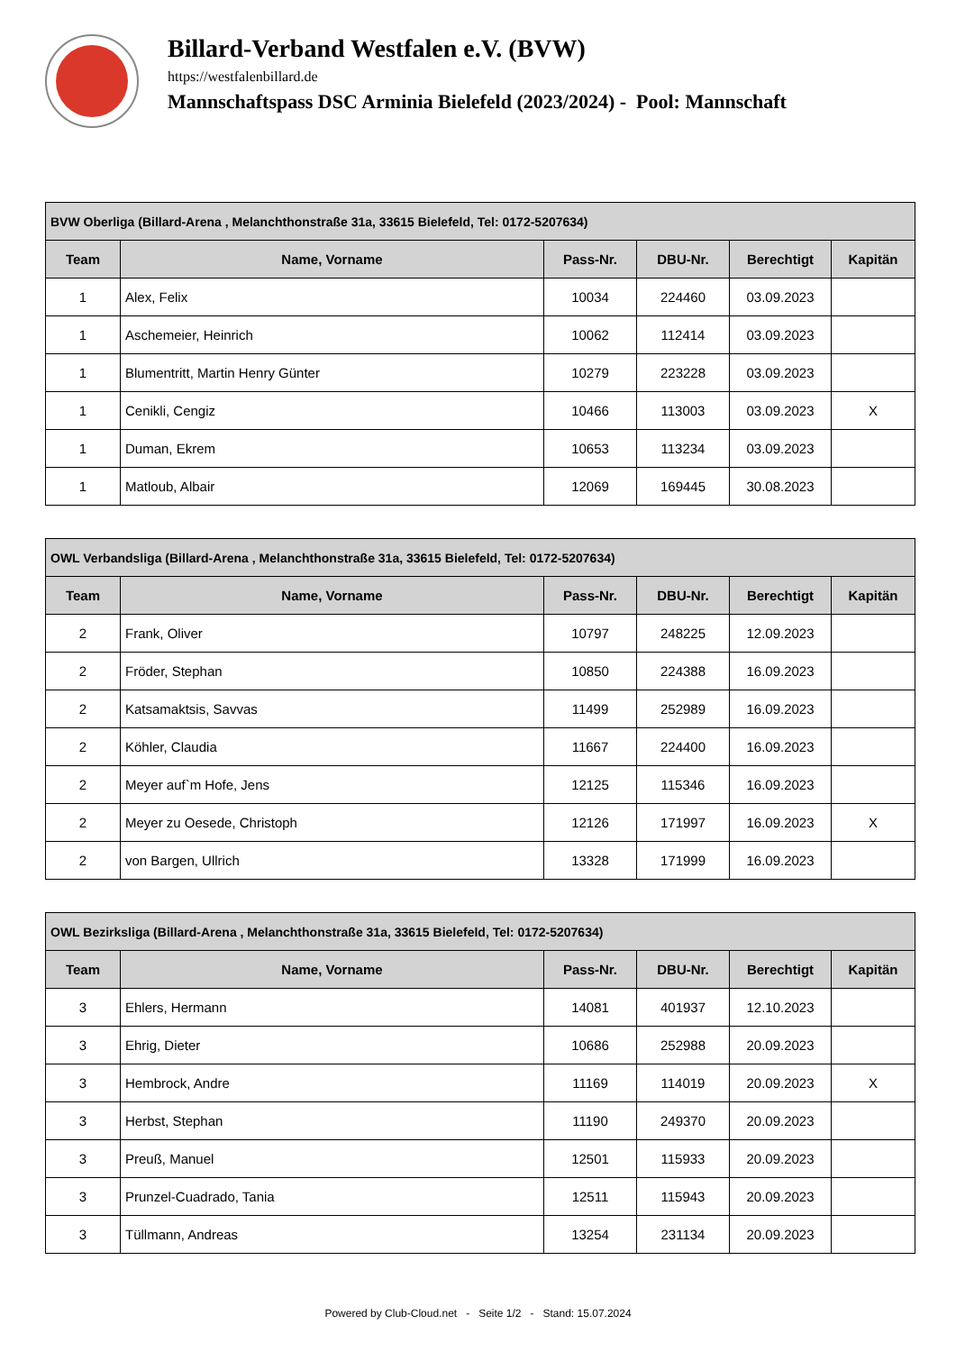Billard-Verband Westfalen e.V. (BVW)
https://westfalenbillard.de
Mannschaftspass DSC Arminia Bielefeld (2023/2024) - Pool: Mannschaft
| BVW Oberliga (Billard-Arena , Melanchthonstraße 31a, 33615 Bielefeld, Tel: 0172-5207634) | | | | | |
| --- | --- | --- | --- | --- | --- |
| Team | Name, Vorname | Pass-Nr. | DBU-Nr. | Berechtigt | Kapitän |
| 1 | Alex, Felix | 10034 | 224460 | 03.09.2023 | |
| 1 | Aschemeier, Heinrich | 10062 | 112414 | 03.09.2023 | |
| 1 | Blumentritt, Martin Henry Günter | 10279 | 223228 | 03.09.2023 | |
| 1 | Cenikli, Cengiz | 10466 | 113003 | 03.09.2023 | X |
| 1 | Duman, Ekrem | 10653 | 113234 | 03.09.2023 | |
| 1 | Matloub, Albair | 12069 | 169445 | 30.08.2023 | |
| OWL Verbandsliga (Billard-Arena , Melanchthonstraße 31a, 33615 Bielefeld, Tel: 0172-5207634) | | | | | |
| --- | --- | --- | --- | --- | --- |
| Team | Name, Vorname | Pass-Nr. | DBU-Nr. | Berechtigt | Kapitän |
| 2 | Frank, Oliver | 10797 | 248225 | 12.09.2023 | |
| 2 | Fröder, Stephan | 10850 | 224388 | 16.09.2023 | |
| 2 | Katsamaktsis, Savvas | 11499 | 252989 | 16.09.2023 | |
| 2 | Köhler, Claudia | 11667 | 224400 | 16.09.2023 | |
| 2 | Meyer auf`m Hofe, Jens | 12125 | 115346 | 16.09.2023 | |
| 2 | Meyer zu Oesede, Christoph | 12126 | 171997 | 16.09.2023 | X |
| 2 | von Bargen, Ullrich | 13328 | 171999 | 16.09.2023 | |
| OWL Bezirksliga (Billard-Arena , Melanchthonstraße 31a, 33615 Bielefeld, Tel: 0172-5207634) | | | | | |
| --- | --- | --- | --- | --- | --- |
| Team | Name, Vorname | Pass-Nr. | DBU-Nr. | Berechtigt | Kapitän |
| 3 | Ehlers, Hermann | 14081 | 401937 | 12.10.2023 | |
| 3 | Ehrig, Dieter | 10686 | 252988 | 20.09.2023 | |
| 3 | Hembrock, Andre | 11169 | 114019 | 20.09.2023 | X |
| 3 | Herbst, Stephan | 11190 | 249370 | 20.09.2023 | |
| 3 | Preuß, Manuel | 12501 | 115933 | 20.09.2023 | |
| 3 | Prunzel-Cuadrado, Tania | 12511 | 115943 | 20.09.2023 | |
| 3 | Tüllmann, Andreas | 13254 | 231134 | 20.09.2023 | |
Powered by Club-Cloud.net - Seite 1/2 - Stand: 15.07.2024